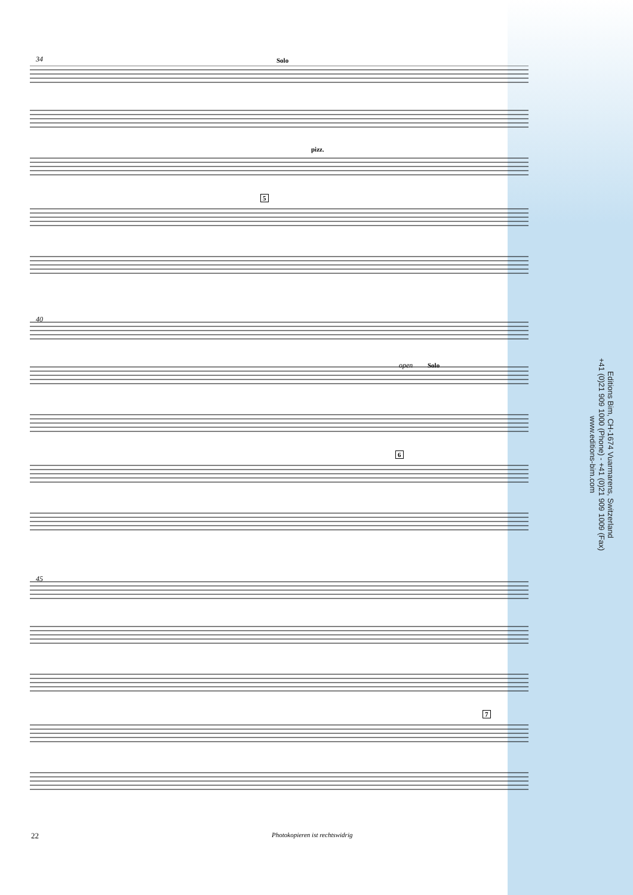34 Solo
pizz.
40
open Solo
45
5
6
7
Editions Bim, CH-1674 Vuarmarens, Switzerland
+41 (0)21 909 1000 (Phone) - +41 (0)21 909 1009 (Fax)
www.editions-bim.com
22 Photokopieren ist rechtswidrig